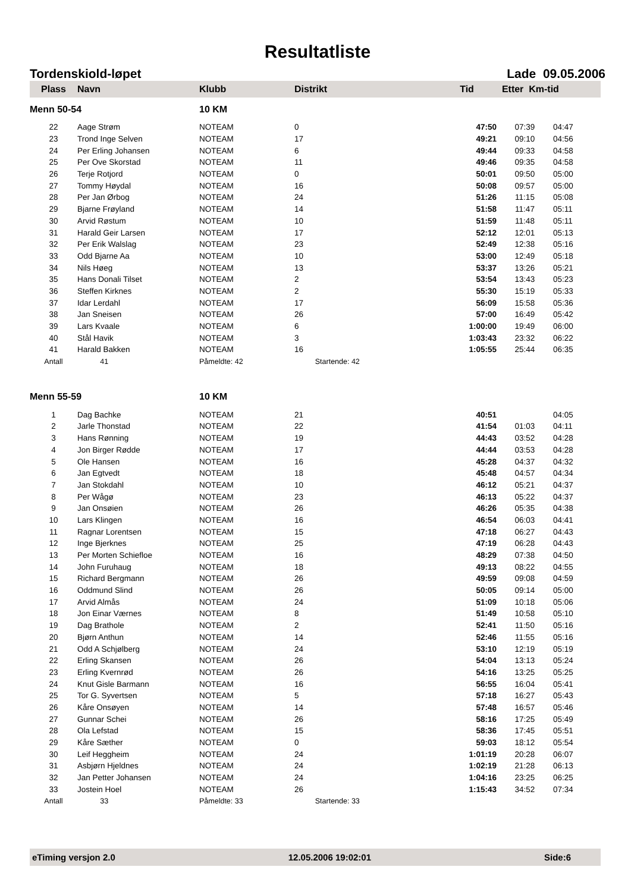Resultatliste
Tordenskiold-løpet Lade 09.05.2006
| Plass | Navn | Klubb | Distrikt | Tid | Etter Km-tid | |
| --- | --- | --- | --- | --- | --- | --- |
| Menn 50-54 | | 10 KM | | | | |
| 22 | Aage Strøm | NOTEAM | 0 | 47:50 | 07:39 | 04:47 |
| 23 | Trond Inge Selven | NOTEAM | 17 | 49:21 | 09:10 | 04:56 |
| 24 | Per Erling Johansen | NOTEAM | 6 | 49:44 | 09:33 | 04:58 |
| 25 | Per Ove Skorstad | NOTEAM | 11 | 49:46 | 09:35 | 04:58 |
| 26 | Terje Rotjord | NOTEAM | 0 | 50:01 | 09:50 | 05:00 |
| 27 | Tommy Høydal | NOTEAM | 16 | 50:08 | 09:57 | 05:00 |
| 28 | Per Jan Ørbog | NOTEAM | 24 | 51:26 | 11:15 | 05:08 |
| 29 | Bjarne Frøyland | NOTEAM | 14 | 51:58 | 11:47 | 05:11 |
| 30 | Arvid Røstum | NOTEAM | 10 | 51:59 | 11:48 | 05:11 |
| 31 | Harald Geir Larsen | NOTEAM | 17 | 52:12 | 12:01 | 05:13 |
| 32 | Per Erik Walslag | NOTEAM | 23 | 52:49 | 12:38 | 05:16 |
| 33 | Odd Bjarne Aa | NOTEAM | 10 | 53:00 | 12:49 | 05:18 |
| 34 | Nils Høeg | NOTEAM | 13 | 53:37 | 13:26 | 05:21 |
| 35 | Hans Donali Tilset | NOTEAM | 2 | 53:54 | 13:43 | 05:23 |
| 36 | Steffen Kirknes | NOTEAM | 2 | 55:30 | 15:19 | 05:33 |
| 37 | Idar Lerdahl | NOTEAM | 17 | 56:09 | 15:58 | 05:36 |
| 38 | Jan Sneisen | NOTEAM | 26 | 57:00 | 16:49 | 05:42 |
| 39 | Lars Kvaale | NOTEAM | 6 | 1:00:00 | 19:49 | 06:00 |
| 40 | Stål Havik | NOTEAM | 3 | 1:03:43 | 23:32 | 06:22 |
| 41 | Harald Bakken | NOTEAM | 16 | 1:05:55 | 25:44 | 06:35 |
| Antall | 41 | Påmeldte: 42 | Startende: 42 | | | |
| Menn 55-59 | | 10 KM | | | | |
| 1 | Dag Bachke | NOTEAM | 21 | 40:51 | | 04:05 |
| 2 | Jarle Thonstad | NOTEAM | 22 | 41:54 | 01:03 | 04:11 |
| 3 | Hans Rønning | NOTEAM | 19 | 44:43 | 03:52 | 04:28 |
| 4 | Jon Birger Rødde | NOTEAM | 17 | 44:44 | 03:53 | 04:28 |
| 5 | Ole Hansen | NOTEAM | 16 | 45:28 | 04:37 | 04:32 |
| 6 | Jan Egtvedt | NOTEAM | 18 | 45:48 | 04:57 | 04:34 |
| 7 | Jan Stokdahl | NOTEAM | 10 | 46:12 | 05:21 | 04:37 |
| 8 | Per Wågø | NOTEAM | 23 | 46:13 | 05:22 | 04:37 |
| 9 | Jan Onsøien | NOTEAM | 26 | 46:26 | 05:35 | 04:38 |
| 10 | Lars Klingen | NOTEAM | 16 | 46:54 | 06:03 | 04:41 |
| 11 | Ragnar Lorentsen | NOTEAM | 15 | 47:18 | 06:27 | 04:43 |
| 12 | Inge Bjerknes | NOTEAM | 25 | 47:19 | 06:28 | 04:43 |
| 13 | Per Morten Schiefloe | NOTEAM | 16 | 48:29 | 07:38 | 04:50 |
| 14 | John Furuhaug | NOTEAM | 18 | 49:13 | 08:22 | 04:55 |
| 15 | Richard Bergmann | NOTEAM | 26 | 49:59 | 09:08 | 04:59 |
| 16 | Oddmund Slind | NOTEAM | 26 | 50:05 | 09:14 | 05:00 |
| 17 | Arvid Almås | NOTEAM | 24 | 51:09 | 10:18 | 05:06 |
| 18 | Jon Einar Værnes | NOTEAM | 8 | 51:49 | 10:58 | 05:10 |
| 19 | Dag Brathole | NOTEAM | 2 | 52:41 | 11:50 | 05:16 |
| 20 | Bjørn Anthun | NOTEAM | 14 | 52:46 | 11:55 | 05:16 |
| 21 | Odd A Schjølberg | NOTEAM | 24 | 53:10 | 12:19 | 05:19 |
| 22 | Erling Skansen | NOTEAM | 26 | 54:04 | 13:13 | 05:24 |
| 23 | Erling Kvernrød | NOTEAM | 26 | 54:16 | 13:25 | 05:25 |
| 24 | Knut Gisle Barmann | NOTEAM | 16 | 56:55 | 16:04 | 05:41 |
| 25 | Tor G. Syvertsen | NOTEAM | 5 | 57:18 | 16:27 | 05:43 |
| 26 | Kåre Onsøyen | NOTEAM | 14 | 57:48 | 16:57 | 05:46 |
| 27 | Gunnar Schei | NOTEAM | 26 | 58:16 | 17:25 | 05:49 |
| 28 | Ola Lefstad | NOTEAM | 15 | 58:36 | 17:45 | 05:51 |
| 29 | Kåre Sæther | NOTEAM | 0 | 59:03 | 18:12 | 05:54 |
| 30 | Leif Heggheim | NOTEAM | 24 | 1:01:19 | 20:28 | 06:07 |
| 31 | Asbjørn Hjeldnes | NOTEAM | 24 | 1:02:19 | 21:28 | 06:13 |
| 32 | Jan Petter Johansen | NOTEAM | 24 | 1:04:16 | 23:25 | 06:25 |
| 33 | Jostein Hoel | NOTEAM | 26 | 1:15:43 | 34:52 | 07:34 |
| Antall | 33 | Påmeldte: 33 | Startende: 33 | | | |
eTiming versjon 2.0 12.05.2006 19:02:01 Side:6